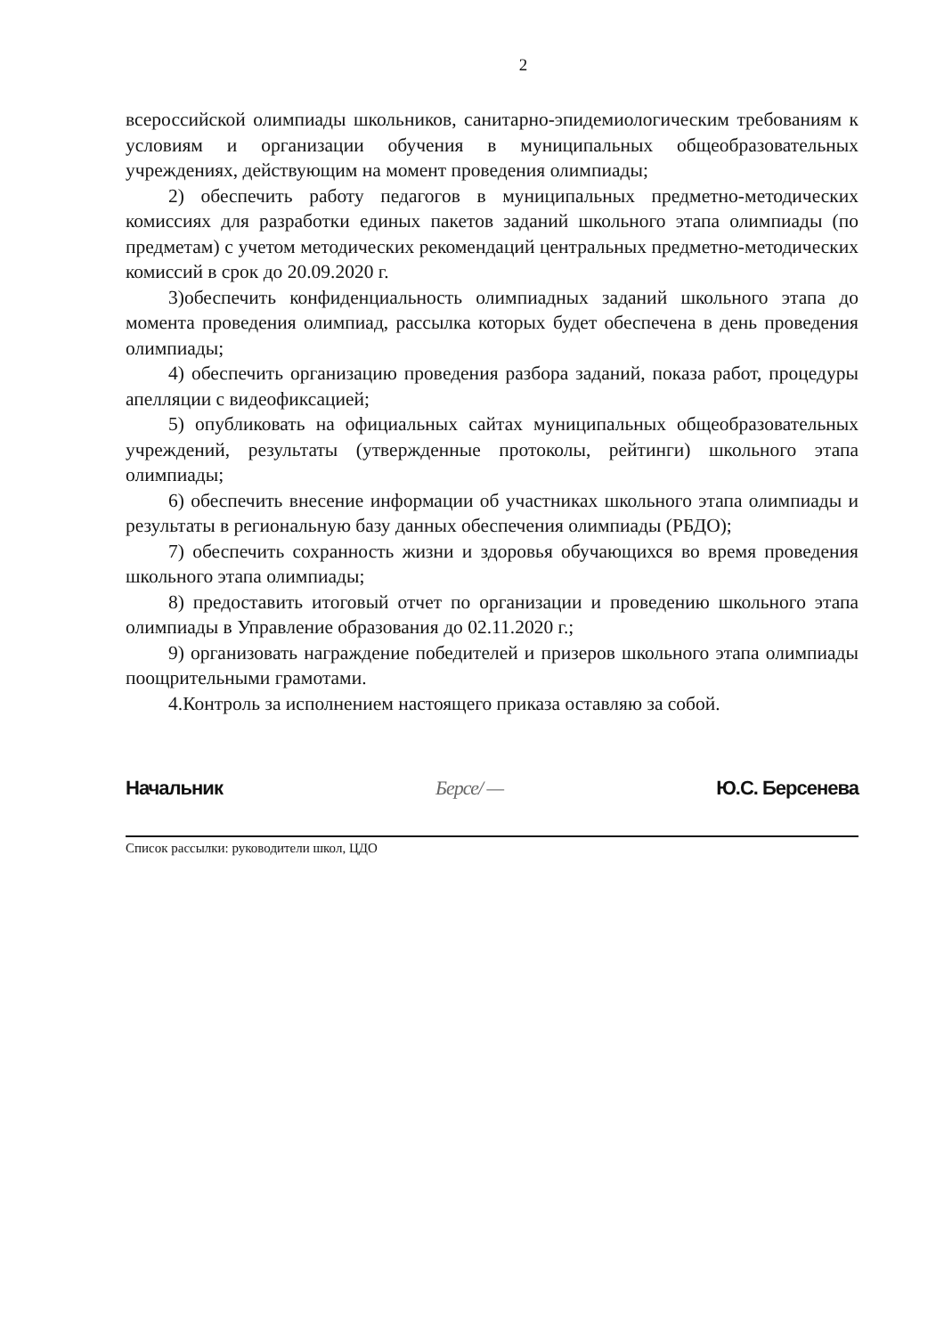2
всероссийской олимпиады школьников, санитарно-эпидемиологическим требованиям к условиям и организации обучения в муниципальных общеобразовательных учреждениях, действующим на момент проведения олимпиады;
2) обеспечить работу педагогов в муниципальных предметно-методических комиссиях для разработки единых пакетов заданий школьного этапа олимпиады (по предметам) с учетом методических рекомендаций центральных предметно-методических комиссий в срок до 20.09.2020 г.
3)обеспечить конфиденциальность олимпиадных заданий школьного этапа до момента проведения олимпиад, рассылка которых будет обеспечена в день проведения олимпиады;
4) обеспечить организацию проведения разбора заданий, показа работ, процедуры апелляции с видеофиксацией;
5) опубликовать на официальных сайтах муниципальных общеобразовательных учреждений, результаты (утвержденные протоколы, рейтинги) школьного этапа олимпиады;
6) обеспечить внесение информации об участниках школьного этапа олимпиады и результаты в региональную базу данных обеспечения олимпиады (РБДО);
7) обеспечить сохранность жизни и здоровья обучающихся во время проведения школьного этапа олимпиады;
8) предоставить итоговый отчет по организации и проведению школьного этапа олимпиады в Управление образования до 02.11.2020 г.;
9) организовать награждение победителей и призеров школьного этапа олимпиады поощрительными грамотами.
4.Контроль за исполнением настоящего приказа оставляю за собой.
Начальник Берсе/ — Ю.С. Берсенева
Список рассылки: руководители школ, ЦДО